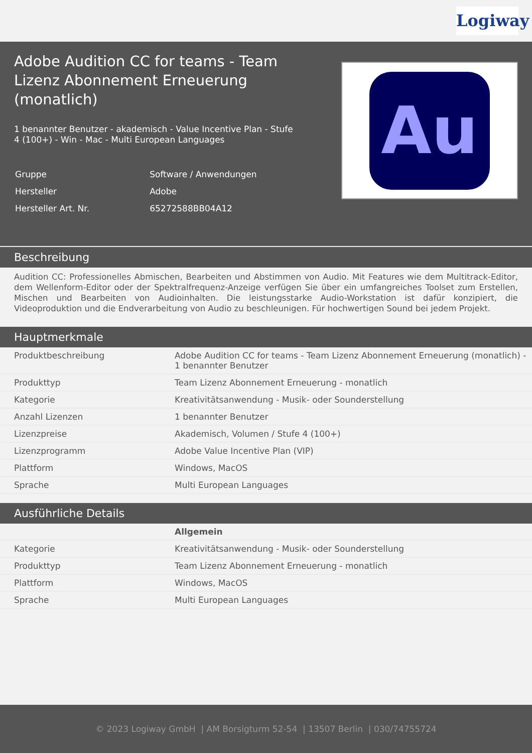Logiway
Adobe Audition CC for teams - Team Lizenz Abonnement Erneuerung (monatlich)
1 benannter Benutzer - akademisch - Value Incentive Plan - Stufe 4 (100+) - Win - Mac - Multi European Languages
| Gruppe | Software / Anwendungen |
| Hersteller | Adobe |
| Hersteller Art. Nr. | 65272588BB04A12 |
Au
Beschreibung
Audition CC: Professionelles Abmischen, Bearbeiten und Abstimmen von Audio. Mit Features wie dem Multitrack-Editor, dem Wellenform-Editor oder der Spektralfrequenz-Anzeige verfügen Sie über ein umfangreiches Toolset zum Erstellen, Mischen und Bearbeiten von Audioinhalten. Die leistungsstarke Audio-Workstation ist dafür konzipiert, die Videoproduktion und die Endverarbeitung von Audio zu beschleunigen. Für hochwertigen Sound bei jedem Projekt.
Hauptmerkmale
| Produktbeschreibung | Adobe Audition CC for teams - Team Lizenz Abonnement Erneuerung (monatlich) - 1 benannter Benutzer |
| Produkttyp | Team Lizenz Abonnement Erneuerung - monatlich |
| Kategorie | Kreativitätsanwendung - Musik- oder Sounderstellung |
| Anzahl Lizenzen | 1 benannter Benutzer |
| Lizenzpreise | Akademisch, Volumen / Stufe 4 (100+) |
| Lizenzprogramm | Adobe Value Incentive Plan (VIP) |
| Plattform | Windows, MacOS |
| Sprache | Multi European Languages |
Ausführliche Details
| | Allgemein |
| Kategorie | Kreativitätsanwendung - Musik- oder Sounderstellung |
| Produkttyp | Team Lizenz Abonnement Erneuerung - monatlich |
| Plattform | Windows, MacOS |
| Sprache | Multi European Languages |
© 2023 Logiway GmbH | AM Borsigturm 52-54 | 13507 Berlin | 030/74755724